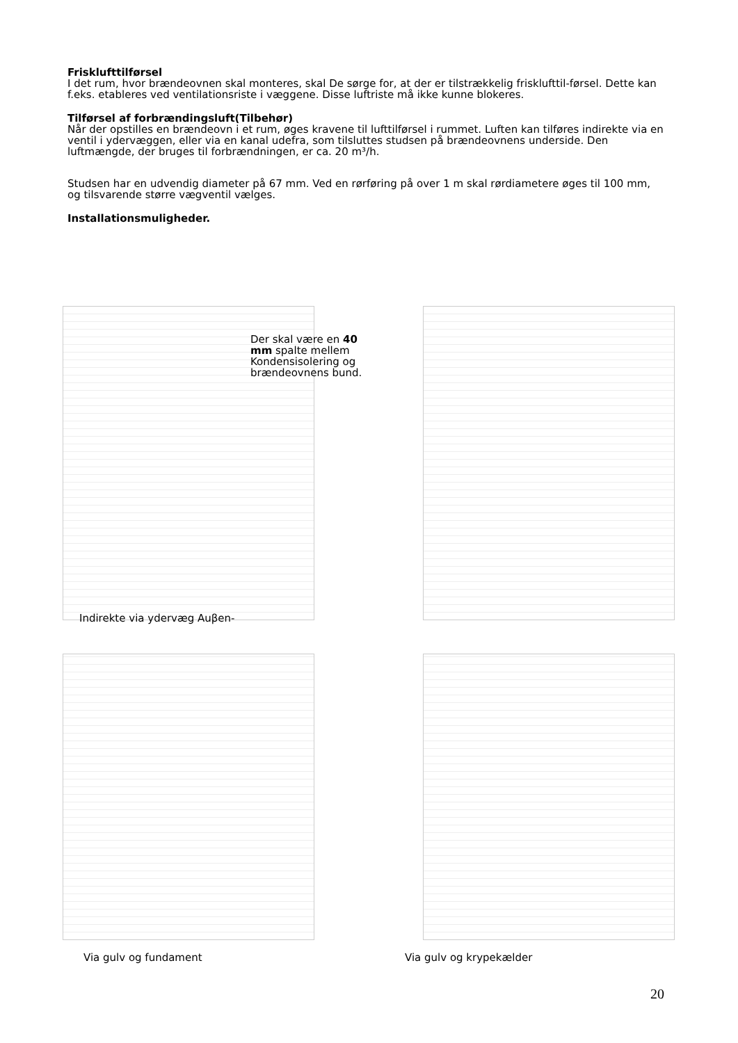Frisklufttilførsel
I det rum, hvor brændeovnen skal monteres, skal De sørge for, at der er tilstrækkelig frisklufttil-førsel. Dette kan f.eks. etableres ved ventilationsriste i væggene. Disse luftriste må ikke kunne blokeres.
Tilførsel af forbrændingsluft(Tilbehør)
Når der opstilles en brændeovn i et rum, øges kravene til lufttilførsel i rummet. Luften kan tilføres indirekte via en ventil i ydervæggen, eller via en kanal udefra, som tilsluttes studsen på brændeovnens underside. Den luftmængde, der bruges til forbrændningen, er ca. 20 m³/h.
Studsen har en udvendig diameter på 67 mm. Ved en rørføring på over 1 m skal rørdiametere øges til 100 mm, og tilsvarende større vægventil vælges.
Installationsmuligheder.
Der skal være en 40 mm spalte mellem Kondensisolering og brændeovnens bund.
Indirekte via ydervæg Auβen-
Via gulv og fundament Via gulv og krypekælder
20